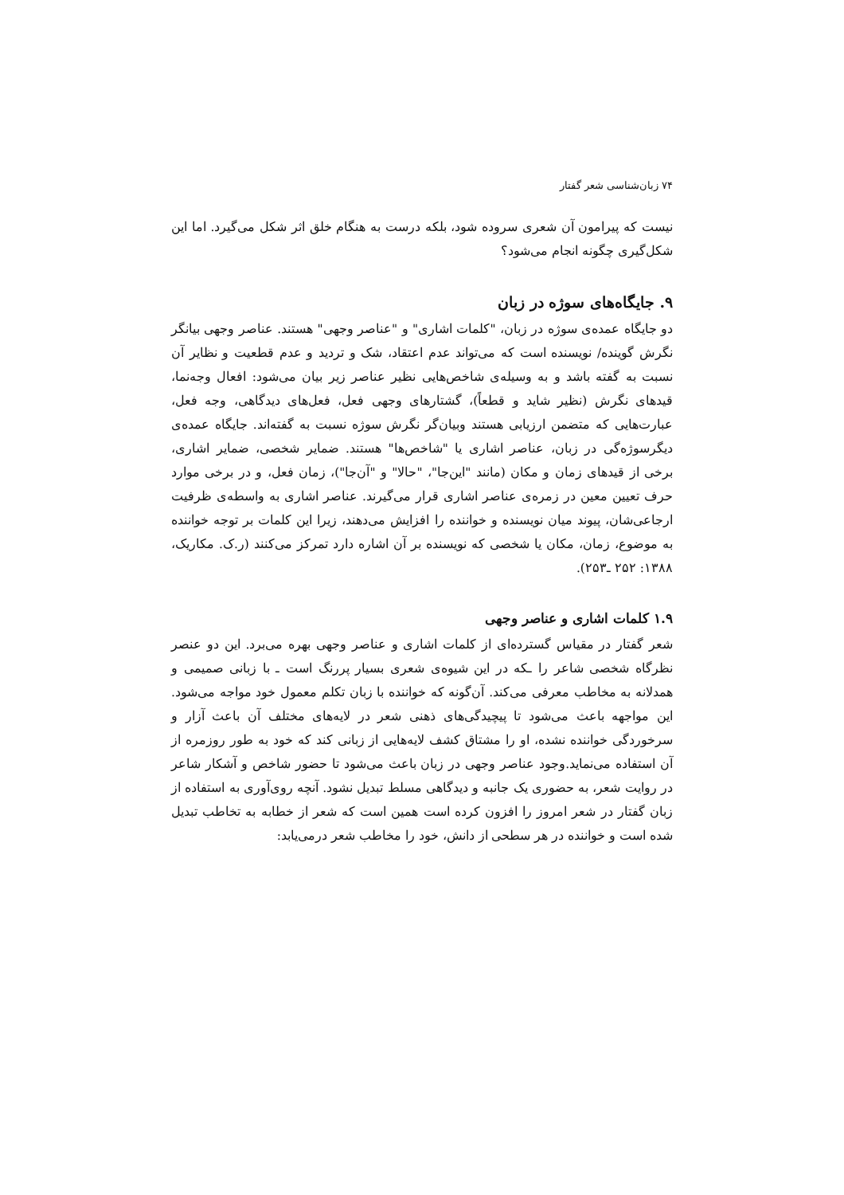۷۴ زبان‌شناسی شعر گفتار
نیست که پیرامون آن شعری سروده شود، بلکه درست به هنگام خلق اثر شکل می‌گیرد. اما این شکل‌گیری چگونه انجام می‌شود؟
۹. جایگاه‌های سوژه در زبان
دو جایگاه عمده‌ی سوژه در زبان، "کلمات اشاری" و "عناصر وجهی" هستند. عناصر وجهی بیانگر نگرش گوینده/ نویسنده است که می‌تواند عدم اعتقاد، شک و تردید و عدم قطعیت و نظایر آن نسبت به گفته باشد و به وسیله‌ی شاخص‌هایی نظیر عناصر زیر بیان می‌شود: افعال وجه‌نما، قیدهای نگرش (نظیر شاید و قطعاً)، گشتارهای وجهی فعل، فعل‌های دیدگاهی، وجه فعل، عبارت‌هایی که متضمن ارزیابی هستند وبیان‌گر نگرش سوژه نسبت به گفته‌اند. جایگاه عمده‌ی دیگرسوژه‌گی در زبان، عناصر اشاری یا "شاخص‌ها" هستند. ضمایر شخصی، ضمایر اشاری، برخی از قیدهای زمان و مکان (مانند "این‌جا"، "حالا" و "آن‌جا")، زمان فعل، و در برخی موارد حرف تعیین معین در زمره‌ی عناصر اشاری قرار می‌گیرند. عناصر اشاری به واسطه‌ی ظرفیت ارجاعی‌شان، پیوند میان نویسنده و خواننده را افزایش می‌دهند، زیرا این کلمات بر توجه خواننده به موضوع، زمان، مکان یا شخصی که نویسنده بر آن اشاره دارد تمرکز می‌کنند (ر.ک. مکاریک، ۱۳۸۸: ۲۵۲ ـ۲۵۳).
۱.۹ کلمات اشاری و عناصر وجهی
شعر گفتار در مقیاس گسترده‌ای از کلمات اشاری و عناصر وجهی بهره می‌برد. این دو عنصر نظرگاه شخصی شاعر را ـکه در این شیوه‌ی شعری بسیار پررنگ است ـ با زبانی صمیمی و همدلانه به مخاطب معرفی می‌کند. آن‌گونه که خواننده با زبان تکلم معمول خود مواجه می‌شود. این مواجهه باعث می‌شود تا پیچیدگی‌های ذهنی شعر در لایه‌های مختلف آن باعث آزار و سرخوردگی خواننده نشده، او را مشتاق کشف لایه‌هایی از زبانی کند که خود به طور روزمره از آن استفاده می‌نماید.وجود عناصر وجهی در زبان باعث می‌شود تا حضور شاخص و آشکار شاعر در روایت شعر، به حضوری یک جانبه و دیدگاهی مسلط تبدیل نشود. آنچه روی‌آوری به استفاده از زبان گفتار در شعر امروز را افزون کرده است همین است که شعر از خطابه به تخاطب تبدیل شده است و خواننده در هر سطحی از دانش، خود را مخاطب شعر درمی‌یابد: